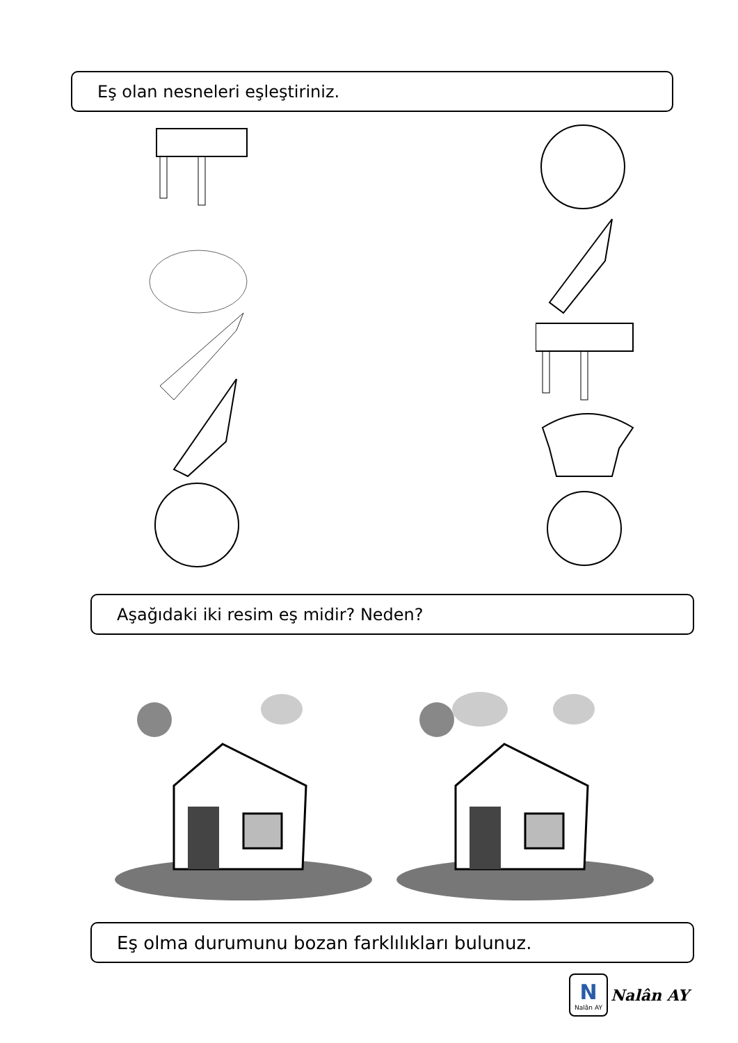Eş olan nesneleri eşleştiriniz.
Aşağıdaki iki resim eş midir? Neden?
Eş olma durumunu bozan farklılıkları bulunuz.
N
Nalân AY
Nalân AY